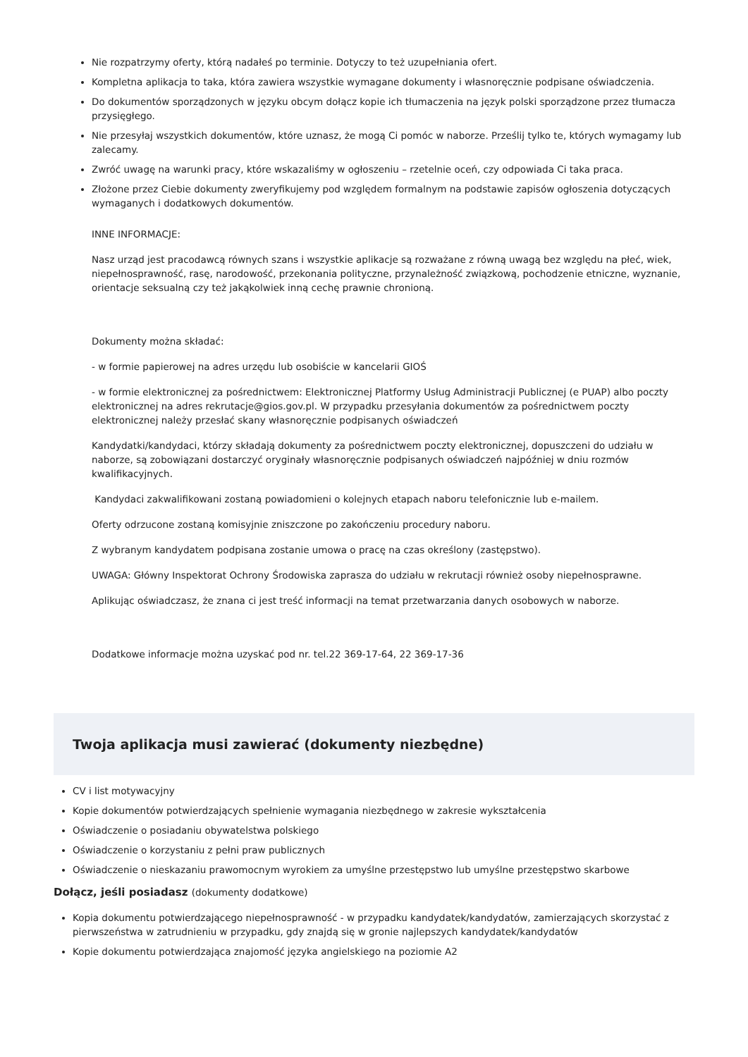Nie rozpatrzymy oferty, którą nadałeś po terminie. Dotyczy to też uzupełniania ofert.
Kompletna aplikacja to taka, która zawiera wszystkie wymagane dokumenty i własnoręcznie podpisane oświadczenia.
Do dokumentów sporządzonych w języku obcym dołącz kopie ich tłumaczenia na język polski sporządzone przez tłumacza przysięgłego.
Nie przesyłaj wszystkich dokumentów, które uznasz, że mogą Ci pomóc w naborze. Prześlij tylko te, których wymagamy lub zalecamy.
Zwróć uwagę na warunki pracy, które wskazaliśmy w ogłoszeniu – rzetelnie oceń, czy odpowiada Ci taka praca.
Złożone przez Ciebie dokumenty zweryfikujemy pod względem formalnym na podstawie zapisów ogłoszenia dotyczących wymaganych i dodatkowych dokumentów.
INNE INFORMACJE:
Nasz urząd jest pracodawcą równych szans i wszystkie aplikacje są rozważane z równą uwagą bez względu na płeć, wiek, niepełnosprawność, rasę, narodowość, przekonania polityczne, przynależność związkową, pochodzenie etniczne, wyznanie, orientacje seksualną czy też jakąkolwiek inną cechę prawnie chronioną.
Dokumenty można składać:
- w formie papierowej na adres urzędu lub osobiście w kancelarii GIOŚ
- w formie elektronicznej za pośrednictwem: Elektronicznej Platformy Usług Administracji Publicznej (e PUAP) albo poczty elektronicznej na adres rekrutacje@gios.gov.pl. W przypadku przesyłania dokumentów za pośrednictwem poczty elektronicznej należy przesłać skany własnoręcznie podpisanych oświadczeń
Kandydatki/kandydaci, którzy składają dokumenty za pośrednictwem poczty elektronicznej, dopuszczeni do udziału w naborze, są zobowiązani dostarczyć oryginały własnoręcznie podpisanych oświadczeń najpóźniej w dniu rozmów kwalifikacyjnych.
Kandydaci zakwalifikowani zostaną powiadomieni o kolejnych etapach naboru telefonicznie lub e-mailem.
Oferty odrzucone zostaną komisyjnie zniszczone po zakończeniu procedury naboru.
Z wybranym kandydatem podpisana zostanie umowa o pracę na czas określony (zastępstwo).
UWAGA: Główny Inspektorat Ochrony Środowiska zaprasza do udziału w rekrutacji również osoby niepełnosprawne.
Aplikując oświadczasz, że znana ci jest treść informacji na temat przetwarzania danych osobowych w naborze.
Dodatkowe informacje można uzyskać pod nr. tel.22 369-17-64, 22 369-17-36
Twoja aplikacja musi zawierać (dokumenty niezbędne)
CV i list motywacyjny
Kopie dokumentów potwierdzających spełnienie wymagania niezbędnego w zakresie wykształcenia
Oświadczenie o posiadaniu obywatelstwa polskiego
Oświadczenie o korzystaniu z pełni praw publicznych
Oświadczenie o nieskazaniu prawomocnym wyrokiem za umyślne przestępstwo lub umyślne przestępstwo skarbowe
Dołącz, jeśli posiadasz (dokumenty dodatkowe)
Kopia dokumentu potwierdzającego niepełnosprawność - w przypadku kandydatek/kandydatów, zamierzających skorzystać z pierwszeństwa w zatrudnieniu w przypadku, gdy znajdą się w gronie najlepszych kandydatek/kandydatów
Kopie dokumentu potwierdzająca znajomość języka angielskiego na poziomie A2